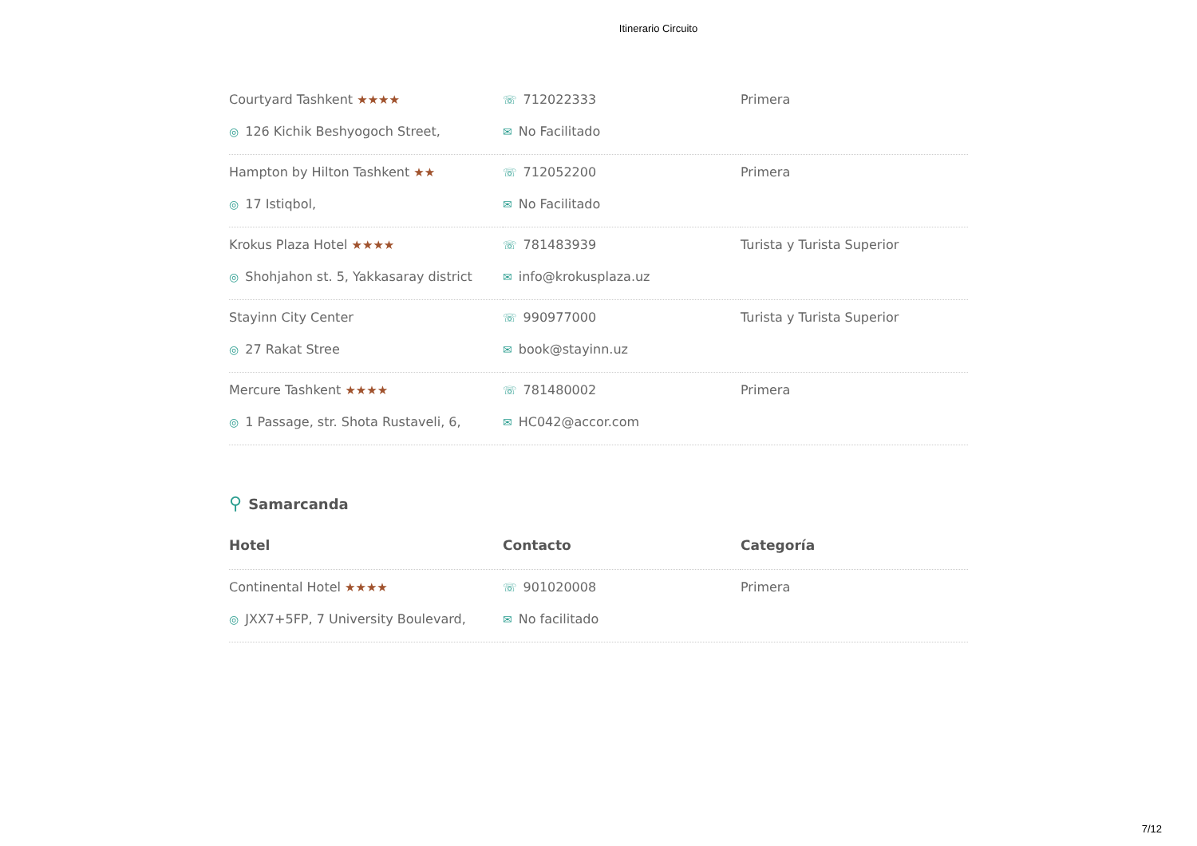Itinerario Circuito
| Courtyard Tashkent ★★★★ ◎ 126 Kichik Beshyogoch Street, | ☏ 712022333 ✉ No Facilitado | Primera |
| Hampton by Hilton Tashkent ★★ ◎ 17 Istiqbol, | ☏ 712052200 ✉ No Facilitado | Primera |
| Krokus Plaza Hotel ★★★★ ◎ Shohjahon st. 5, Yakkasaray district | ☏ 781483939 ✉ info@krokusplaza.uz | Turista y Turista Superior |
| Stayinn City Center ◎ 27 Rakat Stree | ☏ 990977000 ✉ book@stayinn.uz | Turista y Turista Superior |
| Mercure Tashkent ★★★★ ◎ 1 Passage, str. Shota Rustaveli, 6, | ☏ 781480002 ✉ HC042@accor.com | Primera |
⚲ Samarcanda
| Hotel | Contacto | Categoría |
| --- | --- | --- |
| Continental Hotel ★★★★ ◎ JXX7+5FP, 7 University Boulevard, | ☏ 901020008 ✉ No facilitado | Primera |
7/12